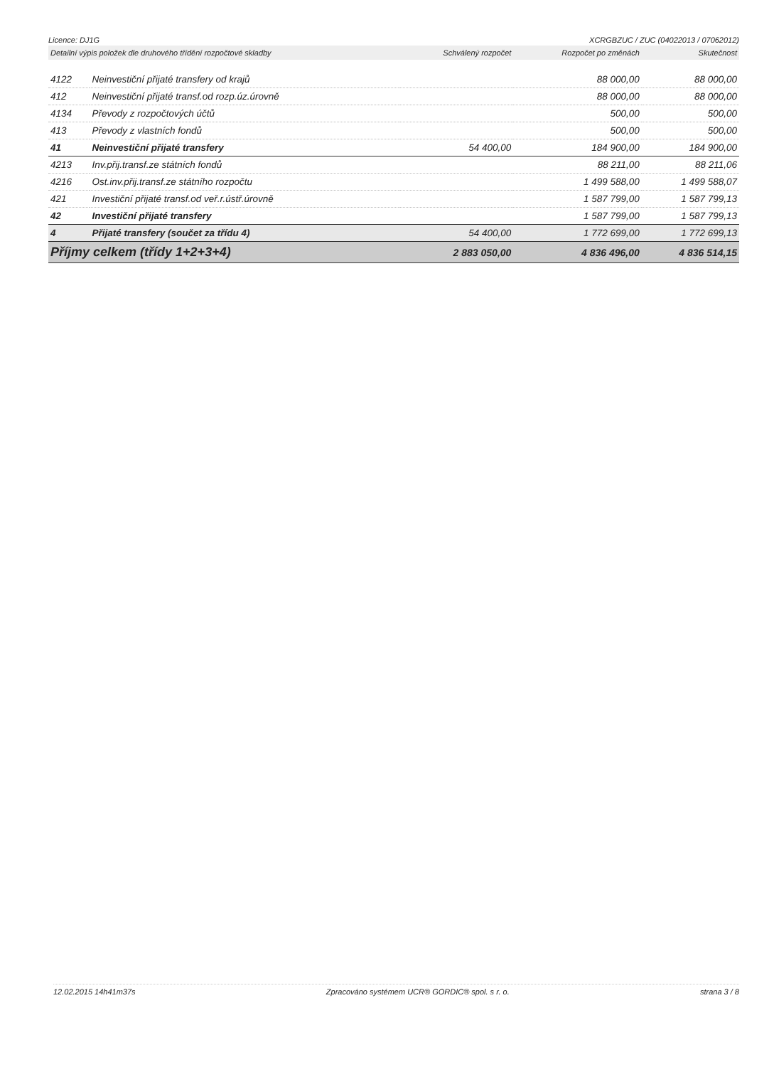Licence: DJ1G XCRGBZUC / ZUC (04022013 / 07062012)
| Detailní výpis položek dle druhového třídění rozpočtové skladby | | Schválený rozpočet | Rozpočet po změnách | Skutečnost |
| --- | --- | --- | --- | --- |
| 4122 | Neinvestiční přijaté transfery od krajů | | 88 000,00 | 88 000,00 |
| 412 | Neinvestiční přijaté transf.od rozp.úz.úrovně | | 88 000,00 | 88 000,00 |
| 4134 | Převody z rozpočtových účtů | | 500,00 | 500,00 |
| 413 | Převody z vlastních fondů | | 500,00 | 500,00 |
| 41 | Neinvestiční přijaté transfery | 54 400,00 | 184 900,00 | 184 900,00 |
| 4213 | Inv.přij.transf.ze státních fondů | | 88 211,00 | 88 211,06 |
| 4216 | Ost.inv.přij.transf.ze státního rozpočtu | | 1 499 588,00 | 1 499 588,07 |
| 421 | Investiční přijaté transf.od veř.r.ústř.úrovně | | 1 587 799,00 | 1 587 799,13 |
| 42 | Investiční přijaté transfery | | 1 587 799,00 | 1 587 799,13 |
| 4 | Přijaté transfery (součet za třídu 4) | 54 400,00 | 1 772 699,00 | 1 772 699,13 |
| Příjmy celkem (třídy 1+2+3+4) | | 2 883 050,00 | 4 836 496,00 | 4 836 514,15 |
12.02.2015 14h41m37s Zpracováno systémem UCR® GORDIC® spol. s r. o. strana 3 / 8